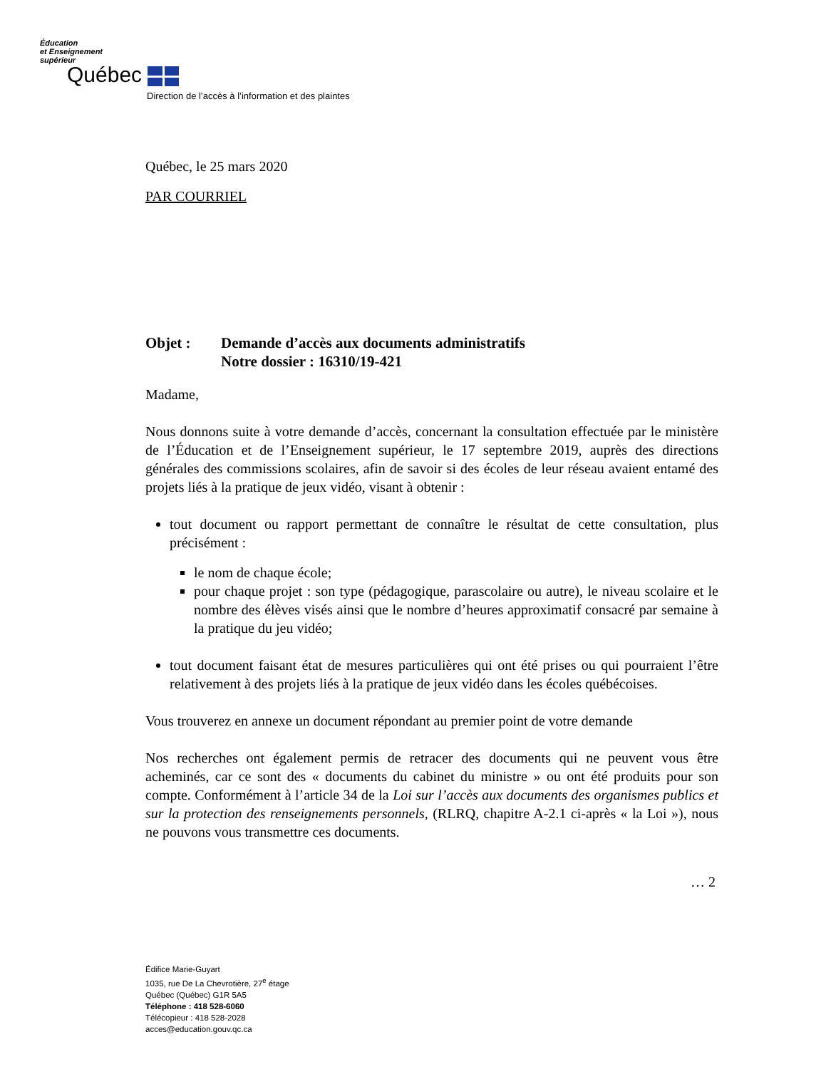Éducation
et Enseignement
supérieur
Québec
Direction de l’accès à l’information et des plaintes
Québec, le 25 mars 2020
PAR COURRIEL
Objet : Demande d’accès aux documents administratifs
Notre dossier : 16310/19-421
Madame,
Nous donnons suite à votre demande d’accès, concernant la consultation effectuée par le ministère de l’Éducation et de l’Enseignement supérieur, le 17 septembre 2019, auprès des directions générales des commissions scolaires, afin de savoir si des écoles de leur réseau avaient entamé des projets liés à la pratique de jeux vidéo, visant à obtenir :
tout document ou rapport permettant de connaître le résultat de cette consultation, plus précisément :
le nom de chaque école;
pour chaque projet : son type (pédagogique, parascolaire ou autre), le niveau scolaire et le nombre des élèves visés ainsi que le nombre d’heures approximatif consacré par semaine à la pratique du jeu vidéo;
tout document faisant état de mesures particulières qui ont été prises ou qui pourraient l’être relativement à des projets liés à la pratique de jeux vidéo dans les écoles québécoises.
Vous trouverez en annexe un document répondant au premier point de votre demande
Nos recherches ont également permis de retracer des documents qui ne peuvent vous être acheminés, car ce sont des « documents du cabinet du ministre » ou ont été produits pour son compte. Conformément à l’article 34 de la Loi sur l’accès aux documents des organismes publics et sur la protection des renseignements personnels, (RLRQ, chapitre A-2.1 ci-après « la Loi »), nous ne pouvons vous transmettre ces documents.
… 2
Édifice Marie-Guyart
1035, rue De La Chevrotière, 27<sup>e</sup> étage
Québec (Québec) G1R 5A5
Téléphone : 418 528-6060
Télécopieur : 418 528-2028
acces@education.gouv.qc.ca